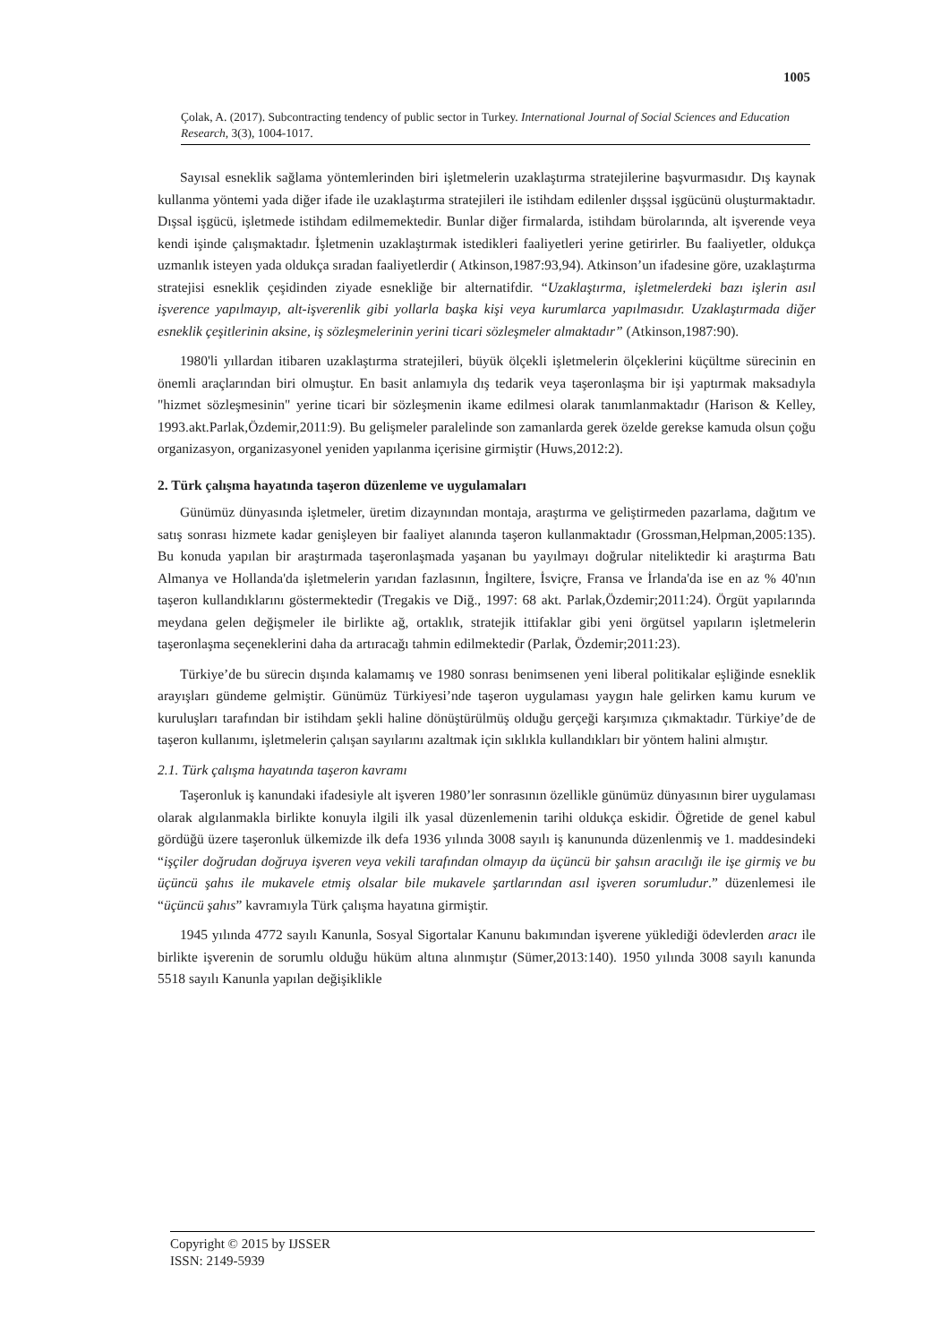1005
Çolak, A. (2017). Subcontracting tendency of public sector in Turkey. International Journal of Social Sciences and Education Research, 3(3), 1004-1017.
Sayısal esneklik sağlama yöntemlerinden biri işletmelerin uzaklaştırma stratejilerine başvurmasıdır. Dış kaynak kullanma yöntemi yada diğer ifade ile uzaklaştırma stratejileri ile istihdam edilenler dışşsal işgücünü oluşturmaktadır. Dışsal işgücü, işletmede istihdam edilmemektedir. Bunlar diğer firmalarda, istihdam bürolarında, alt işverende veya kendi işinde çalışmaktadır. İşletmenin uzaklaştırmak istedikleri faaliyetleri yerine getirirler. Bu faaliyetler, oldukça uzmanlık isteyen yada oldukça sıradan faaliyetlerdir ( Atkinson,1987:93,94). Atkinson’un ifadesine göre, uzaklaştırma stratejisi esneklik çeşidinden ziyade esnekliğe bir alternatifdir. “Uzaklaştırma, işletmelerdeki bazı işlerin asıl işverence yapılmayıp, alt-işverenlik gibi yollarla başka kişi veya kurumlarca yapılmasıdır. Uzaklaştırmada diğer esneklik çeşitlerinin aksine, iş sözleşmelerinin yerini ticari sözleşmeler almaktadır” (Atkinson,1987:90).
1980'li yıllardan itibaren uzaklaştırma stratejileri, büyük ölçekli işletmelerin ölçeklerini küçültme sürecinin en önemli araçlarından biri olmuştur. En basit anlamıyla dış tedarik veya taşeronlaşma bir işi yaptırmak maksadıyla "hizmet sözleşmesinin" yerine ticari bir sözleşmenin ikame edilmesi olarak tanımlanmaktadır (Harison & Kelley, 1993.akt.Parlak,Özdemir,2011:9). Bu gelişmeler paralelinde son zamanlarda gerek özelde gerekse kamuda olsun çoğu organizasyon, organizasyonel yeniden yapılanma içerisine girmiştir (Huws,2012:2).
2. Türk çalışma hayatında taşeron düzenleme ve uygulamaları
Günümüz dünyasında işletmeler, üretim dizaynından montaja, araştırma ve geliştirmeden pazarlama, dağıtım ve satış sonrası hizmete kadar genişleyen bir faaliyet alanında taşeron kullanmaktadır (Grossman,Helpman,2005:135). Bu konuda yapılan bir araştırmada taşeronlaşmada yaşanan bu yayılmayı doğrular niteliktedir ki araştırma Batı Almanya ve Hollanda'da işletmelerin yarıdan fazlasının, İngiltere, İsviçre, Fransa ve İrlanda'da ise en az % 40'nın taşeron kullandıklarını göstermektedir (Tregakis ve Diğ., 1997: 68 akt. Parlak,Özdemir;2011:24). Örgüt yapılarında meydana gelen değişmeler ile birlikte ağ, ortaklık, stratejik ittifaklar gibi yeni örgütsel yapıların işletmelerin taşeronlaşma seçeneklerini daha da artıracağı tahmin edilmektedir (Parlak, Özdemir;2011:23).
Türkiye’de bu sürecin dışında kalamamış ve 1980 sonrası benimsenen yeni liberal politikalar eşliğinde esneklik arayışları gündeme gelmiştir. Günümüz Türkiyesi’nde taşeron uygulaması yaygın hale gelirken kamu kurum ve kuruluşları tarafından bir istihdam şekli haline dönüştürülmüş olduğu gerçeği karşımıza çıkmaktadır. Türkiye’de de taşeron kullanımı, işletmelerin çalışan sayılarını azaltmak için sıklıkla kullandıkları bir yöntem halini almıştır.
2.1. Türk çalışma hayatında taşeron kavramı
Taşeronluk iş kanundaki ifadesiyle alt işveren 1980’ler sonrasının özellikle günümüz dünyasının birer uygulaması olarak algılanmakla birlikte konuyla ilgili ilk yasal düzenlemenin tarihi oldukça eskidir. Öğretide de genel kabul gördüğü üzere taşeronluk ülkemizde ilk defa 1936 yılında 3008 sayılı iş kanununda düzenlenmiş ve 1. maddesindeki “işçiler doğrudan doğruya işveren veya vekili tarafından olmayıp da üçüncü bir şahsın aracılığı ile işe girmiş ve bu üçüncü şahıs ile mukavele etmiş olsalar bile mukavele şartlarından asıl işveren sorumludur.” düzenlemesi ile “üçüncü şahıs” kavramıyla Türk çalışma hayatına girmiştir.
1945 yılında 4772 sayılı Kanunla, Sosyal Sigortalar Kanunu bakımından işverene yüklediği ödevlerden aracı ile birlikte işverenin de sorumlu olduğu hüküm altına alınmıştır (Sümer,2013:140). 1950 yılında 3008 sayılı kanunda 5518 sayılı Kanunla yapılan değişiklikle
Copyright © 2015 by IJSSER
ISSN: 2149-5939